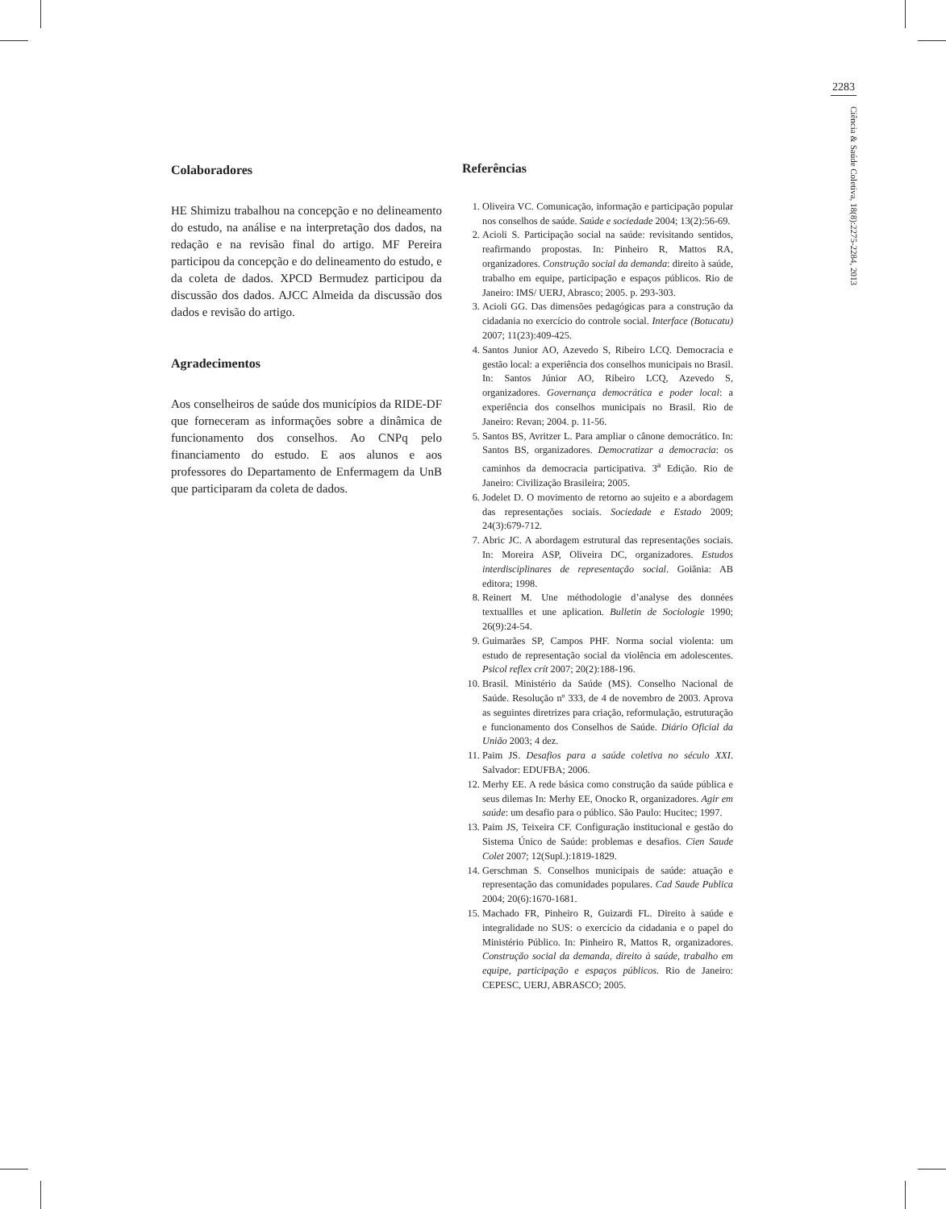2283
Ciência & Saúde Coletiva, 18(8):2275-2284, 2013
Colaboradores
HE Shimizu trabalhou na concepção e no delineamento do estudo, na análise e na interpretação dos dados, na redação e na revisão final do artigo. MF Pereira participou da concepção e do delineamento do estudo, e da coleta de dados. XPCD Bermudez participou da discussão dos dados. AJCC Almeida da discussão dos dados e revisão do artigo.
Agradecimentos
Aos conselheiros de saúde dos municípios da RIDE-DF que forneceram as informações sobre a dinâmica de funcionamento dos conselhos. Ao CNPq pelo financiamento do estudo. E aos alunos e aos professores do Departamento de Enfermagem da UnB que participaram da coleta de dados.
Referências
1. Oliveira VC. Comunicação, informação e participação popular nos conselhos de saúde. Saúde e sociedade 2004; 13(2):56-69.
2. Acioli S. Participação social na saúde: revisitando sentidos, reafirmando propostas. In: Pinheiro R, Mattos RA, organizadores. Construção social da demanda: direito à saúde, trabalho em equipe, participação e espaços públicos. Rio de Janeiro: IMS/ UERJ, Abrasco; 2005. p. 293-303.
3. Acioli GG. Das dimensões pedagógicas para a construção da cidadania no exercício do controle social. Interface (Botucatu) 2007; 11(23):409-425.
4. Santos Junior AO, Azevedo S, Ribeiro LCQ. Democracia e gestão local: a experiência dos conselhos municipais no Brasil. In: Santos Júnior AO, Ribeiro LCQ, Azevedo S, organizadores. Governança democrática e poder local: a experiência dos conselhos municipais no Brasil. Rio de Janeiro: Revan; 2004. p. 11-56.
5. Santos BS, Avritzer L. Para ampliar o cânone democrático. In: Santos BS, organizadores. Democratizar a democracia: os caminhos da democracia participativa. 3<sup>a</sup> Edição. Rio de Janeiro: Civilização Brasileira; 2005.
6. Jodelet D. O movimento de retorno ao sujeito e a abordagem das representações sociais. Sociedade e Estado 2009; 24(3):679-712.
7. Abric JC. A abordagem estrutural das representações sociais. In: Moreira ASP, Oliveira DC, organizadores. Estudos interdisciplinares de representação social. Goiânia: AB editora; 1998.
8. Reinert M. Une méthodologie d’analyse des données textuallles et une aplication. Bulletin de Sociologie 1990; 26(9):24-54.
9. Guimarães SP, Campos PHF. Norma social violenta: um estudo de representação social da violência em adolescentes. Psicol reflex crít 2007; 20(2):188-196.
10. Brasil. Ministério da Saúde (MS). Conselho Nacional de Saúde. Resolução nº 333, de 4 de novembro de 2003. Aprova as seguintes diretrizes para criação, reformulação, estruturação e funcionamento dos Conselhos de Saúde. Diário Oficial da União 2003; 4 dez.
11. Paim JS. Desafios para a saúde coletiva no século XXI. Salvador: EDUFBA; 2006.
12. Merhy EE. A rede básica como construção da saúde pública e seus dilemas In: Merhy EE, Onocko R, organizadores. Agir em saúde: um desafio para o público. São Paulo: Hucitec; 1997.
13. Paim JS, Teixeira CF. Configuração institucional e gestão do Sistema Único de Saúde: problemas e desafios. Cien Saude Colet 2007; 12(Supl.):1819-1829.
14. Gerschman S. Conselhos municipais de saúde: atuação e representação das comunidades populares. Cad Saude Publica 2004; 20(6):1670-1681.
15. Machado FR, Pinheiro R, Guizardi FL. Direito à saúde e integralidade no SUS: o exercício da cidadania e o papel do Ministério Público. In: Pinheiro R, Mattos R, organizadores. Construção social da demanda, direito à saúde, trabalho em equipe, participação e espaços públicos. Rio de Janeiro: CEPESC, UERJ, ABRASCO; 2005.